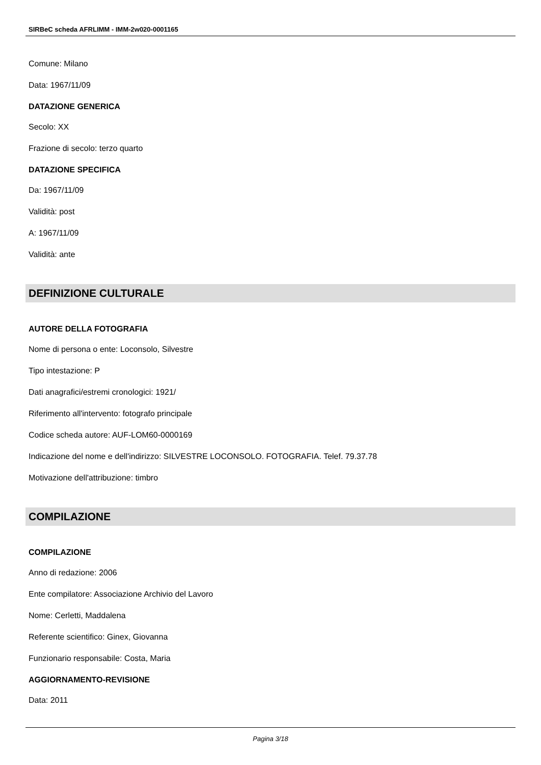SIRBeC scheda AFRLIMM - IMM-2w020-0001165
Comune: Milano
Data: 1967/11/09
DATAZIONE GENERICA
Secolo: XX
Frazione di secolo: terzo quarto
DATAZIONE SPECIFICA
Da: 1967/11/09
Validità: post
A: 1967/11/09
Validità: ante
DEFINIZIONE CULTURALE
AUTORE DELLA FOTOGRAFIA
Nome di persona o ente: Loconsolo, Silvestre
Tipo intestazione: P
Dati anagrafici/estremi cronologici: 1921/
Riferimento all'intervento: fotografo principale
Codice scheda autore: AUF-LOM60-0000169
Indicazione del nome e dell'indirizzo: SILVESTRE LOCONSOLO. FOTOGRAFIA. Telef. 79.37.78
Motivazione dell'attribuzione: timbro
COMPILAZIONE
COMPILAZIONE
Anno di redazione: 2006
Ente compilatore: Associazione Archivio del Lavoro
Nome: Cerletti, Maddalena
Referente scientifico: Ginex, Giovanna
Funzionario responsabile: Costa, Maria
AGGIORNAMENTO-REVISIONE
Data: 2011
Pagina 3/18